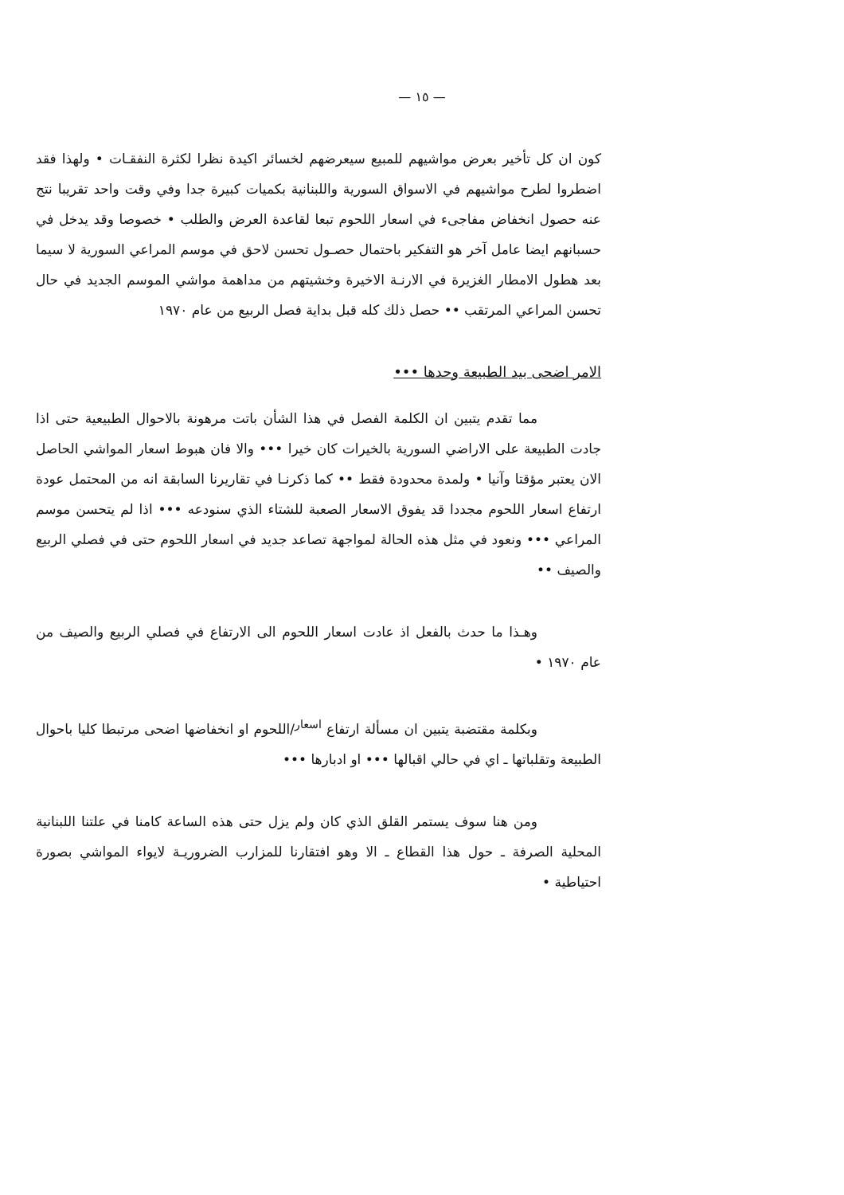— ١٥ —
كون ان كل تأخير بعرض مواشيهم للمبيع سيعرضهم لخسائر اكيدة نظرا لكثرة النفقـات • ولهذا فقد اضطروا لطرح مواشيهم في الاسواق السورية واللبنانية بكميات كبيرة جدا وفي وقت واحد تقريبا نتج عنه حصول انخفاض مفاجىء في اسعار اللحوم تبعا لقاعدة العرض والطلب • خصوصا وقد يدخل في حسبانهم ايضا عامل آخر هو التفكير باحتمال حصـول تحسن لاحق في موسم المراعي السورية لا سيما بعد هطول الامطار الغزيرة في الارنـة الاخيرة وخشيتهم من مداهمة مواشي الموسم الجديد في حال تحسن المراعي المرتقب •• حصل ذلك كله قبل بداية فصل الربيع من عام ١٩٧٠
الامر اضحى بيد الطبيعة وحدها •••
مما تقدم يتبين ان الكلمة الفصل في هذا الشأن باتت مرهونة بالاحوال الطبيعية حتى اذا جادت الطبيعة على الاراضي السورية بالخيرات كان خيرا ••• والا فان هبوط اسعار المواشي الحاصل الان يعتبر مؤقتا وآنيا • ولمدة محدودة فقط •• كما ذكرنـا في تقاريرنا السابقة انه من المحتمل عودة ارتفاع اسعار اللحوم مجددا قد يفوق الاسعار الصعبة للشتاء الذي سنودعه ••• اذا لم يتحسن موسم المراعي ••• ونعود في مثل هذه الحالة لمواجهة تصاعد جديد في اسعار اللحوم حتى في فصلي الربيع والصيف ••
وهـذا ما حدث بالفعل اذ عادت اسعار اللحوم الى الارتفاع في فصلي الربيع والصيف من عام ١٩٧٠ •
وبكلمة مقتضبة يتبين ان مسألة ارتفاع <sup>اسعار</sup>/اللحوم او انخفاضها اضحى مرتبطا كليا باحوال الطبيعة وتقلباتها ـ اي في حالي اقبالها ••• او ادبارها •••
ومن هنا سوف يستمر القلق الذي كان ولم يزل حتى هذه الساعة كامنا في علتنا اللبنانية المحلية الصرفة ـ حول هذا القطاع ـ الا وهو افتقارنا للمزارب الضروريـة لايواء المواشي بصورة احتياطية •